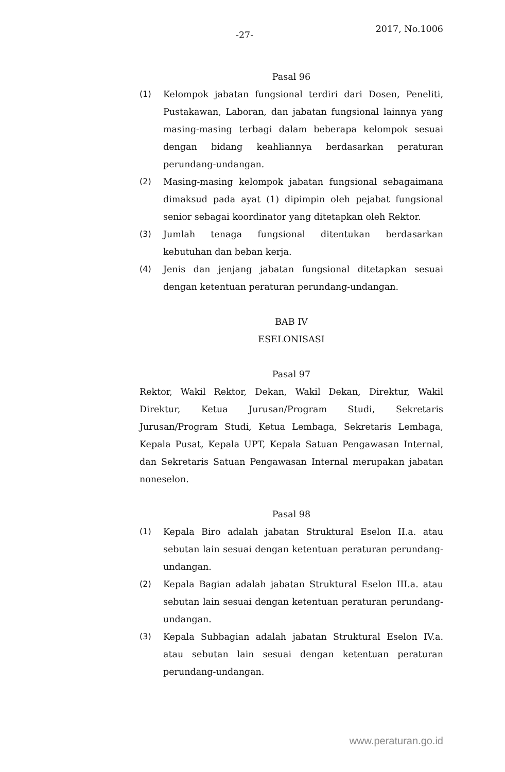-27-
2017, No.1006
Pasal 96
(1) Kelompok jabatan fungsional terdiri dari Dosen, Peneliti, Pustakawan, Laboran, dan jabatan fungsional lainnya yang masing-masing terbagi dalam beberapa kelompok sesuai dengan bidang keahliannya berdasarkan peraturan perundang-undangan.
(2) Masing-masing kelompok jabatan fungsional sebagaimana dimaksud pada ayat (1) dipimpin oleh pejabat fungsional senior sebagai koordinator yang ditetapkan oleh Rektor.
(3) Jumlah tenaga fungsional ditentukan berdasarkan kebutuhan dan beban kerja.
(4) Jenis dan jenjang jabatan fungsional ditetapkan sesuai dengan ketentuan peraturan perundang-undangan.
BAB IV
ESELONISASI
Pasal 97
Rektor, Wakil Rektor, Dekan, Wakil Dekan, Direktur, Wakil Direktur, Ketua Jurusan/Program Studi, Sekretaris Jurusan/Program Studi, Ketua Lembaga, Sekretaris Lembaga, Kepala Pusat, Kepala UPT, Kepala Satuan Pengawasan Internal, dan Sekretaris Satuan Pengawasan Internal merupakan jabatan noneselon.
Pasal 98
(1) Kepala Biro adalah jabatan Struktural Eselon II.a. atau sebutan lain sesuai dengan ketentuan peraturan perundang-undangan.
(2) Kepala Bagian adalah jabatan Struktural Eselon III.a. atau sebutan lain sesuai dengan ketentuan peraturan perundang-undangan.
(3) Kepala Subbagian adalah jabatan Struktural Eselon IV.a. atau sebutan lain sesuai dengan ketentuan peraturan perundang-undangan.
www.peraturan.go.id